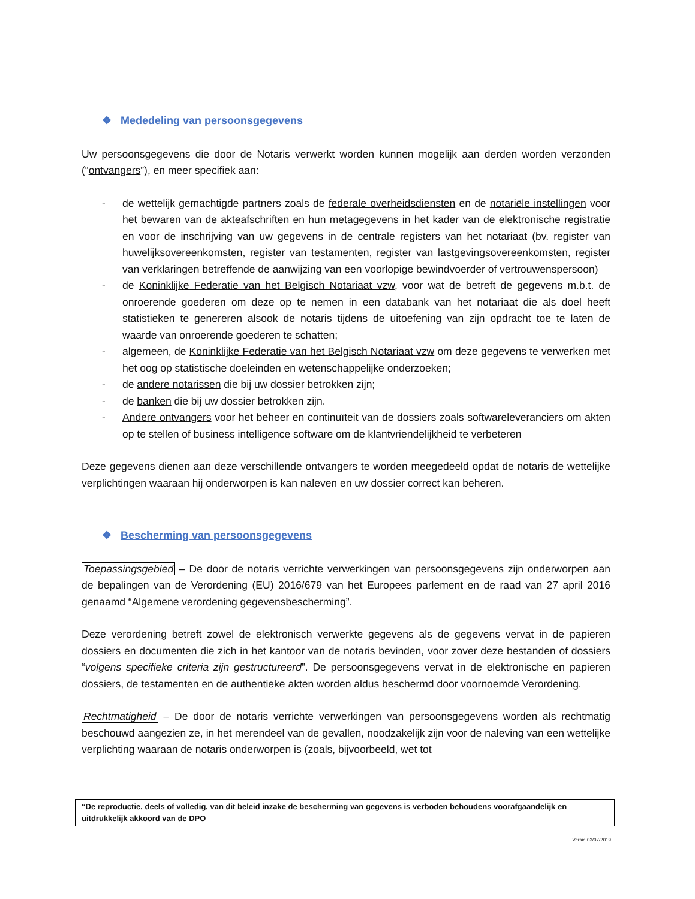❖ Mededeling van persoonsgegevens
Uw persoonsgegevens die door de Notaris verwerkt worden kunnen mogelijk aan derden worden verzonden (“ontvangers”), en meer specifiek aan:
- de wettelijk gemachtigde partners zoals de federale overheidsdiensten en de notariële instellingen voor het bewaren van de akteafschriften en hun metagegevens in het kader van de elektronische registratie en voor de inschrijving van uw gegevens in de centrale registers van het notariaat (bv. register van huwelijksovereenkomsten, register van testamenten, register van lastgevingsovereenkomsten, register van verklaringen betreffende de aanwijzing van een voorlopige bewindvoerder of vertrouwenspersoon)
- de Koninklijke Federatie van het Belgisch Notariaat vzw, voor wat de betreft de gegevens m.b.t. de onroerende goederen om deze op te nemen in een databank van het notariaat die als doel heeft statistieken te genereren alsook de notaris tijdens de uitoefening van zijn opdracht toe te laten de waarde van onroerende goederen te schatten;
- algemeen, de Koninklijke Federatie van het Belgisch Notariaat vzw om deze gegevens te verwerken met het oog op statistische doeleinden en wetenschappelijke onderzoeken;
- de andere notarissen die bij uw dossier betrokken zijn;
- de banken die bij uw dossier betrokken zijn.
- Andere ontvangers voor het beheer en continuïteit van de dossiers zoals softwareleveranciers om akten op te stellen of business intelligence software om de klantvriendelijkheid te verbeteren
Deze gegevens dienen aan deze verschillende ontvangers te worden meegedeeld opdat de notaris de wettelijke verplichtingen waaraan hij onderworpen is kan naleven en uw dossier correct kan beheren.
❖ Bescherming van persoonsgegevens
Toepassingsgebied – De door de notaris verrichte verwerkingen van persoonsgegevens zijn onderworpen aan de bepalingen van de Verordening (EU) 2016/679 van het Europees parlement en de raad van 27 april 2016 genaamd “Algemene verordening gegevensbescherming”.
Deze verordening betreft zowel de elektronisch verwerkte gegevens als de gegevens vervat in de papieren dossiers en documenten die zich in het kantoor van de notaris bevinden, voor zover deze bestanden of dossiers “volgens specifieke criteria zijn gestructureerd”. De persoonsgegevens vervat in de elektronische en papieren dossiers, de testamenten en de authentieke akten worden aldus beschermd door voornoemde Verordening.
Rechtmatigheid – De door de notaris verrichte verwerkingen van persoonsgegevens worden als rechtmatig beschouwd aangezien ze, in het merendeel van de gevallen, noodzakelijk zijn voor de naleving van een wettelijke verplichting waaraan de notaris onderworpen is (zoals, bijvoorbeeld, wet tot
“De reproductie, deels of volledig, van dit beleid inzake de bescherming van gegevens is verboden behoudens voorafgaandelijk en uitdrukkelijk akkoord van de DPO
Versie 03/07/2019